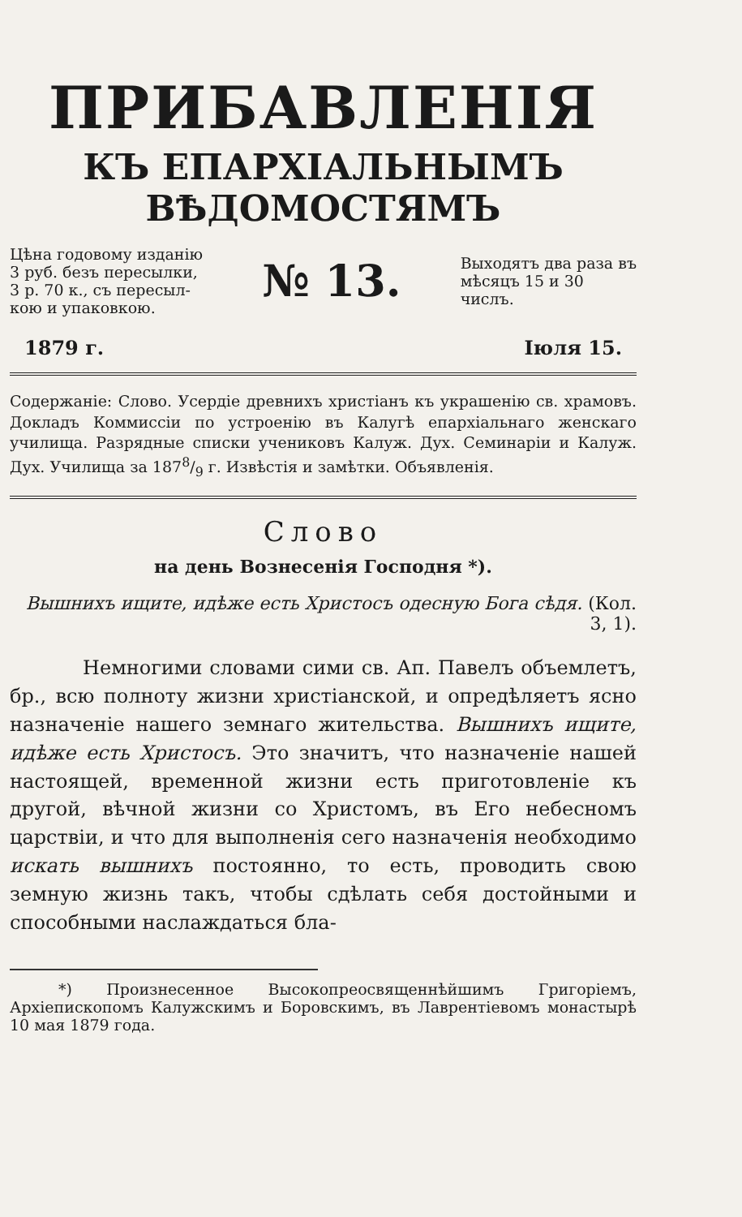ПРИБАВЛЕНІЯ
КЪ ЕПАРХІАЛЬНЫМЪ ВѢДОМОСТЯМЪ
Цѣна годовому изданію
3 руб. безъ пересылки,
3 р. 70 к., съ пересыл-
кою и упаковкою.
№ 13.
Выходятъ два раза въ
мѣсяцъ 15 и 30
числъ.
1879 г. Іюля 15.
Содержаніе: Слово. Усердіе древнихъ христіанъ къ украшенію св. храмовъ. Докладъ Коммиссіи по устроенію въ Калугѣ епархіальнаго женскаго училища. Разрядные списки учениковъ Калуж. Дух. Семинаріи и Калуж. Дух. Училища за 1878/9 г. Извѣстія и замѣтки. Объявленія.
Слово
на день Вознесенія Господня *).
Вышнихъ ищите, идѣже есть Христосъ одесную Бога сѣдя. (Кол. 3, 1).
Немногими словами сими св. Ап. Павелъ объемлетъ, бр., всю полноту жизни христіанской, и опредѣляетъ ясно назначеніе нашего земнаго жительства. Вышнихъ ищите, идѣже есть Христосъ. Это значитъ, что назначеніе нашей настоящей, временной жизни есть приготовленіе къ другой, вѣчной жизни со Христомъ, въ Его небесномъ царствіи, и что для выполненія сего назначенія необходимо искать вышнихъ постоянно, то есть, проводить свою земную жизнь такъ, чтобы сдѣлать себя достойными и способными наслаждаться бла-
*) Произнесенное Высокопреосвященнѣйшимъ Григоріемъ, Архіепископомъ Калужскимъ и Боровскимъ, въ Лаврентіевомъ монастырѣ 10 мая 1879 года.